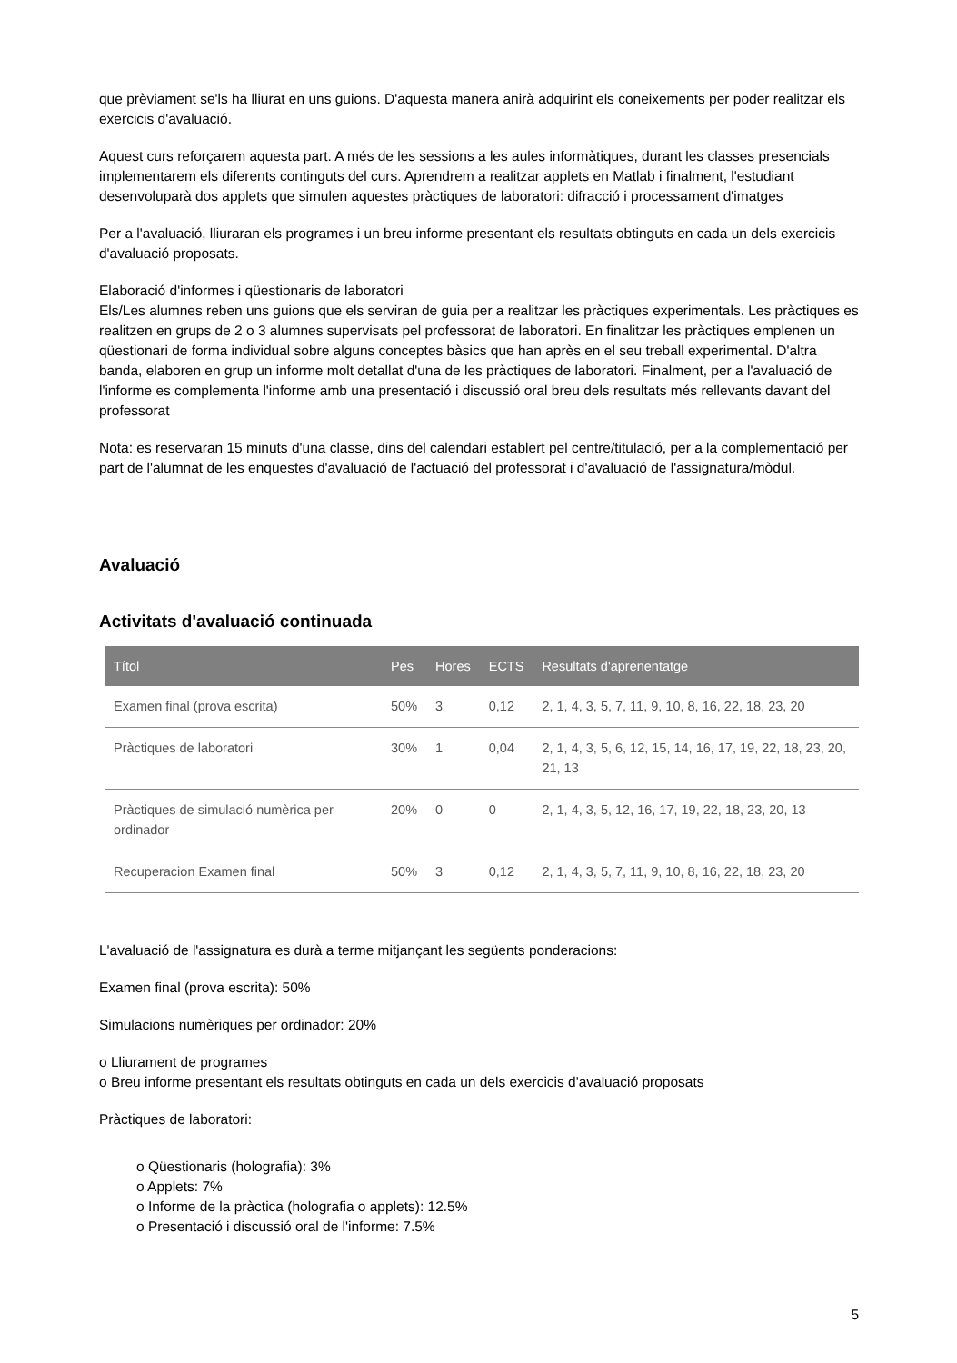que prèviament se'ls ha lliurat en uns guions. D'aquesta manera anirà adquirint els coneixements per poder realitzar els exercicis d'avaluació.
Aquest curs reforçarem aquesta part. A més de les sessions a les aules informàtiques, durant les classes presencials implementarem els diferents continguts del curs. Aprendrem a realitzar applets en Matlab i finalment, l'estudiant desenvoluparà dos applets que simulen aquestes pràctiques de laboratori: difracció i processament d'imatges
Per a l'avaluació, lliuraran els programes i un breu informe presentant els resultats obtinguts en cada un dels exercicis d'avaluació proposats.
Elaboració d'informes i qüestionaris de laboratori
Els/Les alumnes reben uns guions que els serviran de guia per a realitzar les pràctiques experimentals. Les pràctiques es realitzen en grups de 2 o 3 alumnes supervisats pel professorat de laboratori. En finalitzar les pràctiques emplenen un qüestionari de forma individual sobre alguns conceptes bàsics que han après en el seu treball experimental. D'altra banda, elaboren en grup un informe molt detallat d'una de les pràctiques de laboratori. Finalment, per a l'avaluació de l'informe es complementa l'informe amb una presentació i discussió oral breu dels resultats més rellevants davant del professorat
Nota: es reservaran 15 minuts d'una classe, dins del calendari establert pel centre/titulació, per a la complementació per part de l'alumnat de les enquestes d'avaluació de l'actuació del professorat i d'avaluació de l'assignatura/mòdul.
Avaluació
Activitats d'avaluació continuada
| Títol | Pes | Hores | ECTS | Resultats d'aprenentatge |
| --- | --- | --- | --- | --- |
| Examen final (prova escrita) | 50% | 3 | 0,12 | 2, 1, 4, 3, 5, 7, 11, 9, 10, 8, 16, 22, 18, 23, 20 |
| Pràctiques de laboratori | 30% | 1 | 0,04 | 2, 1, 4, 3, 5, 6, 12, 15, 14, 16, 17, 19, 22, 18, 23, 20, 21, 13 |
| Pràctiques de simulació numèrica per ordinador | 20% | 0 | 0 | 2, 1, 4, 3, 5, 12, 16, 17, 19, 22, 18, 23, 20, 13 |
| Recuperacion Examen final | 50% | 3 | 0,12 | 2, 1, 4, 3, 5, 7, 11, 9, 10, 8, 16, 22, 18, 23, 20 |
L'avaluació de l'assignatura es durà a terme mitjançant les següents ponderacions:
Examen final (prova escrita): 50%
Simulacions numèriques per ordinador: 20%
o Lliurament de programes
o Breu informe presentant els resultats obtinguts en cada un dels exercicis d'avaluació proposats
Pràctiques de laboratori:
o Qüestionaris (holografia): 3%
o Applets: 7%
o Informe de la pràctica (holografia o applets): 12.5%
o Presentació i discussió oral de l'informe: 7.5%
5